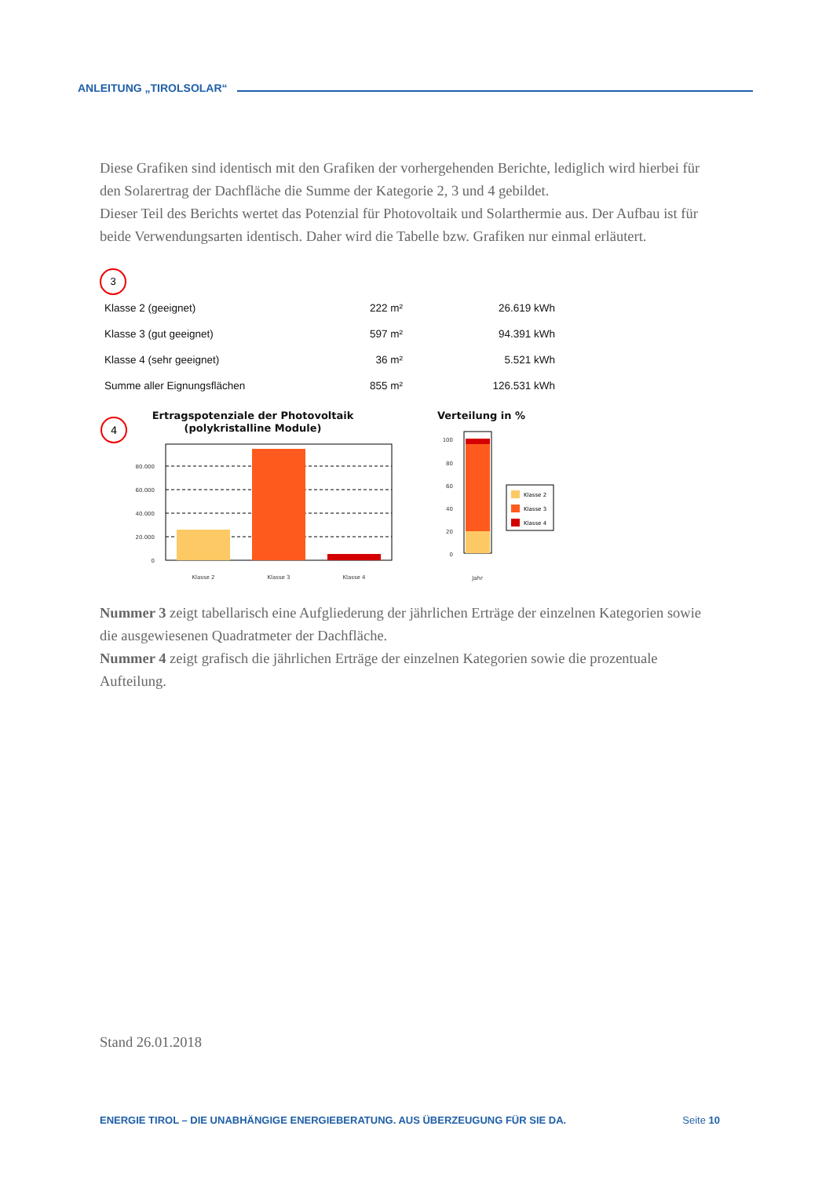ANLEITUNG „TIROLSOLAR“
Diese Grafiken sind identisch mit den Grafiken der vorhergehenden Berichte, lediglich wird hierbei für den Solarertrag der Dachfläche die Summe der Kategorie 2, 3 und 4 gebildet.
Dieser Teil des Berichts wertet das Potenzial für Photovoltaik und Solarthermie aus. Der Aufbau ist für beide Verwendungsarten identisch. Daher wird die Tabelle bzw. Grafiken nur einmal erläutert.
3
| Klasse 2 (geeignet) | 222 m² | 26.619 kWh |
| Klasse 3 (gut geeignet) | 597 m² | 94.391 kWh |
| Klasse 4 (sehr geeignet) | 36 m² | 5.521 kWh |
| Summe aller Eignungsflächen | 855 m² | 126.531 kWh |
4
Ertragspotenziale der Photovoltaik
(polykristalline Module)
80.000
60.000
40.000
20.000
0
Klasse 2
Klasse 3
Klasse 4
Jahr
Verteilung in %
100
80
60
40
20
0
Klasse 2
Klasse 3
Klasse 4
Nummer 3 zeigt tabellarisch eine Aufgliederung der jährlichen Erträge der einzelnen Kategorien sowie die ausgewiesenen Quadratmeter der Dachfläche.
Nummer 4 zeigt grafisch die jährlichen Erträge der einzelnen Kategorien sowie die prozentuale Aufteilung.
Stand 26.01.2018
ENERGIE TIROL – DIE UNABHÄNGIGE ENERGIEBERATUNG. AUS ÜBERZEUGUNG FÜR SIE DA. Seite 10